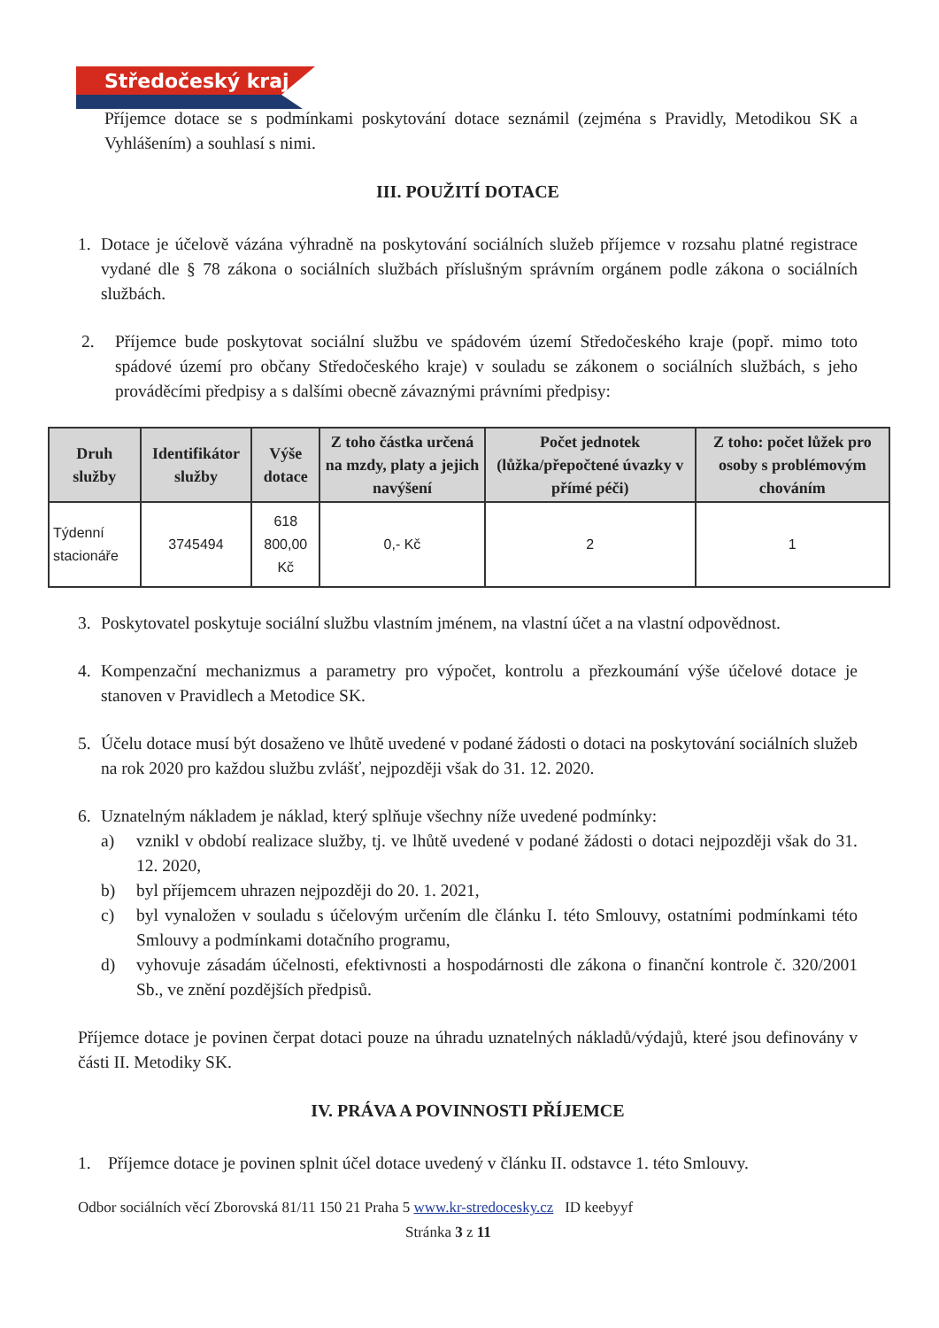Středočeský kraj
Příjemce dotace se s podmínkami poskytování dotace seznámil (zejména s Pravidly, Metodikou SK a Vyhlášením) a souhlasí s nimi.
III. POUŽITÍ DOTACE
1. Dotace je účelově vázána výhradně na poskytování sociálních služeb příjemce v rozsahu platné registrace vydané dle § 78 zákona o sociálních službách příslušným správním orgánem podle zákona o sociálních službách.
2. Příjemce bude poskytovat sociální službu ve spádovém území Středočeského kraje (popř. mimo toto spádové území pro občany Středočeského kraje) v souladu se zákonem o sociálních službách, s jeho prováděcími předpisy a s dalšími obecně závaznými právními předpisy:
| Druh služby | Identifikátor služby | Výše dotace | Z toho částka určená na mzdy, platy a jejich navýšení | Počet jednotek (lůžka/přepočtené úvazky v přímé péči) | Z toho: počet lůžek pro osoby s problémovým chováním |
| --- | --- | --- | --- | --- | --- |
| Týdenní stacionáře | 3745494 | 618 800,00 Kč | 0,- Kč | 2 | 1 |
3. Poskytovatel poskytuje sociální službu vlastním jménem, na vlastní účet a na vlastní odpovědnost.
4. Kompenzační mechanizmus a parametry pro výpočet, kontrolu a přezkoumání výše účelové dotace je stanoven v Pravidlech a Metodice SK.
5. Účelu dotace musí být dosaženo ve lhůtě uvedené v podané žádosti o dotaci na poskytování sociálních služeb na rok 2020 pro každou službu zvlášť, nejpozději však do 31. 12. 2020.
6. Uznatelným nákladem je náklad, který splňuje všechny níže uvedené podmínky:
a) vznikl v období realizace služby, tj. ve lhůtě uvedené v podané žádosti o dotaci nejpozději však do 31. 12. 2020,
b) byl příjemcem uhrazen nejpozději do 20. 1. 2021,
c) byl vynaložen v souladu s účelovým určením dle článku I. této Smlouvy, ostatními podmínkami této Smlouvy a podmínkami dotačního programu,
d) vyhovuje zásadám účelnosti, efektivnosti a hospodárnosti dle zákona o finanční kontrole č. 320/2001 Sb., ve znění pozdějších předpisů.
Příjemce dotace je povinen čerpat dotaci pouze na úhradu uznatelných nákladů/výdajů, které jsou definovány v části II. Metodiky SK.
IV. PRÁVA A POVINNOSTI PŘÍJEMCE
1. Příjemce dotace je povinen splnit účel dotace uvedený v článku II. odstavce 1. této Smlouvy.
Odbor sociálních věcí Zborovská 81/11 150 21 Praha 5 www.kr-stredocesky.cz ID keebyyf
Stránka 3 z 11